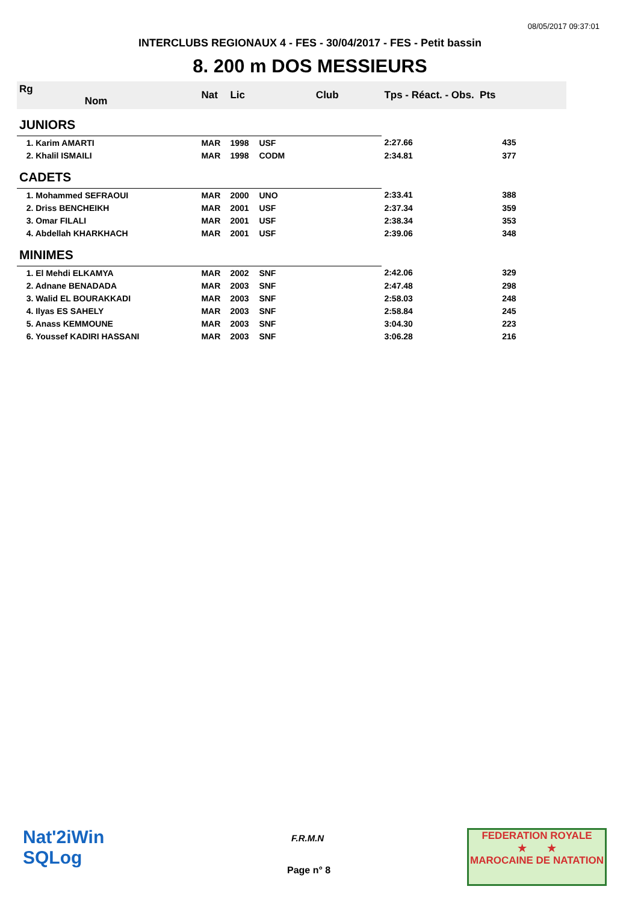08/05/2017 09:37:01
INTERCLUBS REGIONAUX 4 - FES - 30/04/2017 - FES - Petit bassin
8. 200 m DOS MESSIEURS
| Rg Nom | | Nat | Lic | Club | Tps - Réact. - Obs. Pts | |
| --- | --- | --- | --- | --- | --- | --- |
| JUNIORS | | | | | | |
| 1. Karim AMARTI | | MAR | 1998 | USF | 2:27.66 | 435 |
| 2. Khalil ISMAILI | | MAR | 1998 | CODM | 2:34.81 | 377 |
| CADETS | | | | | | |
| 1. Mohammed SEFRAOUI | | MAR | 2000 | UNO | 2:33.41 | 388 |
| 2. Driss BENCHEIKH | | MAR | 2001 | USF | 2:37.34 | 359 |
| 3. Omar FILALI | | MAR | 2001 | USF | 2:38.34 | 353 |
| 4. Abdellah KHARKHACH | | MAR | 2001 | USF | 2:39.06 | 348 |
| MINIMES | | | | | | |
| 1. El Mehdi ELKAMYA | | MAR | 2002 | SNF | 2:42.06 | 329 |
| 2. Adnane BENADADA | | MAR | 2003 | SNF | 2:47.48 | 298 |
| 3. Walid EL BOURAKKADI | | MAR | 2003 | SNF | 2:58.03 | 248 |
| 4. Ilyas ES SAHELY | | MAR | 2003 | SNF | 2:58.84 | 245 |
| 5. Anass KEMMOUNE | | MAR | 2003 | SNF | 3:04.30 | 223 |
| 6. Youssef KADIRI HASSANI | | MAR | 2003 | SNF | 3:06.28 | 216 |
Nat'2iWin
SQLog
F.R.M.N
Page n° 8
FEDERATION ROYALE
★ ★
MAROCAINE DE NATATION